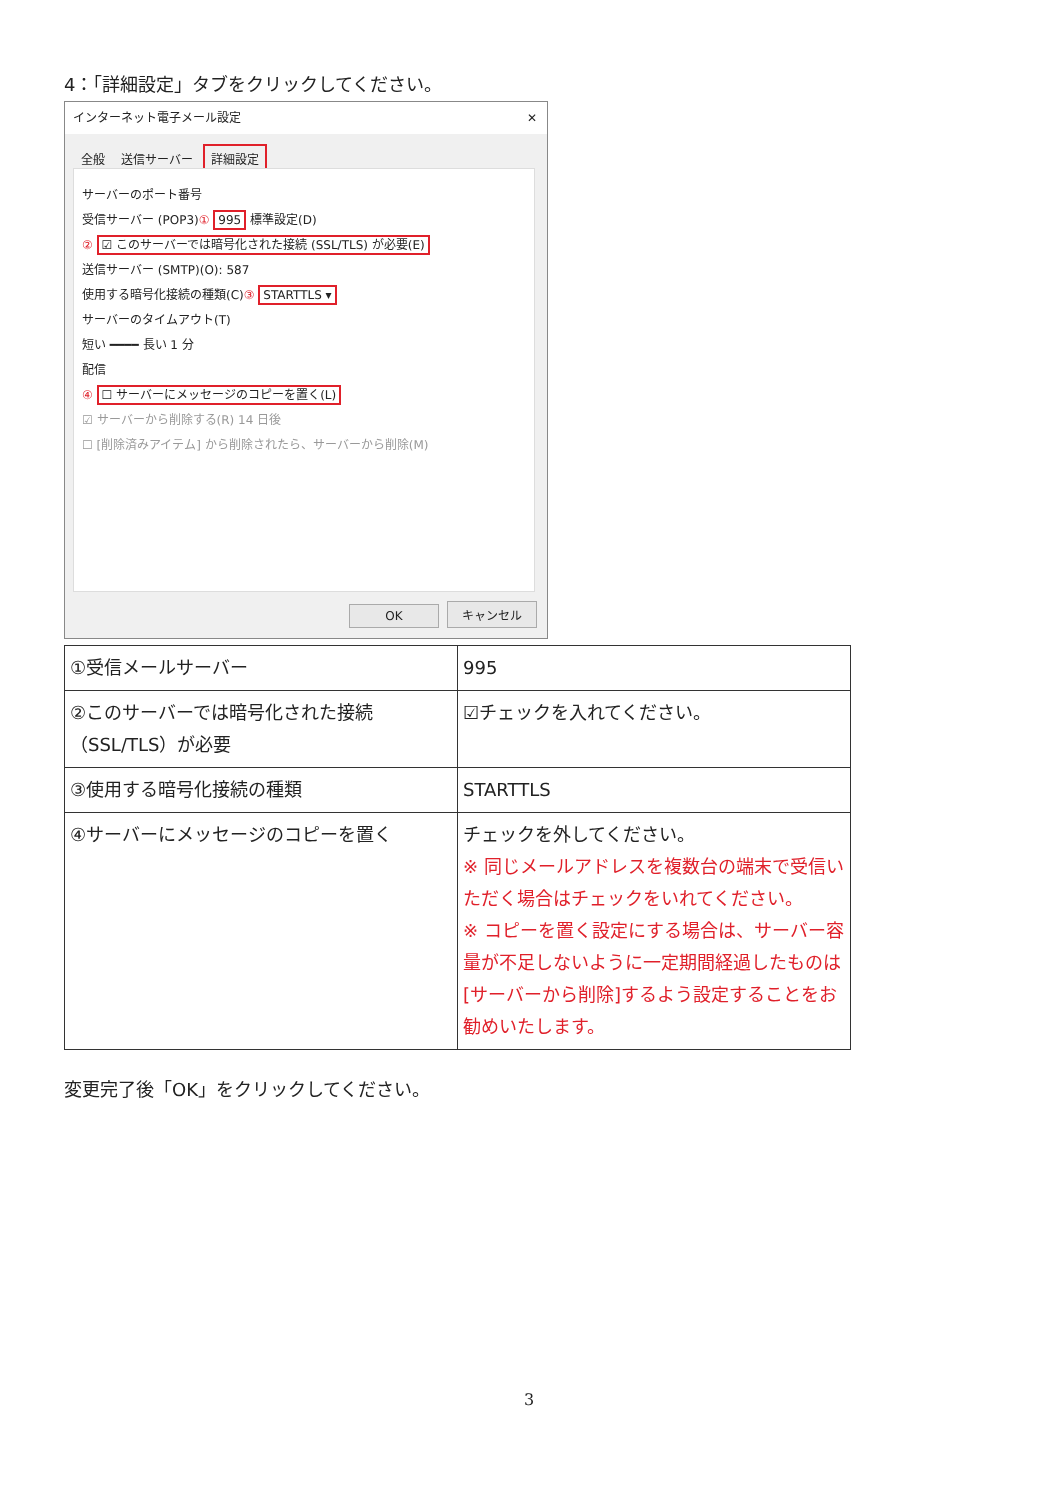4：「詳細設定」タブをクリックしてください。
インターネット電子メール設定 ✕
全般 送信サーバー 詳細設定
サーバーのポート番号
受信サーバー (POP3)① 995 標準設定(D)
② ☑ このサーバーでは暗号化された接続 (SSL/TLS) が必要(E)
送信サーバー (SMTP)(O): 587
使用する暗号化接続の種類(C)③ STARTTLS ▾
サーバーのタイムアウト(T)
短い ━━━━ 長い 1 分
配信
④ ☐ サーバーにメッセージのコピーを置く(L)
☑ サーバーから削除する(R) 14 日後
☐ [削除済みアイテム] から削除されたら、サーバーから削除(M)
OK キャンセル
| ①受信メールサーバー | 995 |
| ②このサーバーでは暗号化された接続（SSL/TLS）が必要 | ☑チェックを入れてください。 |
| ③使用する暗号化接続の種類 | STARTTLS |
| ④サーバーにメッセージのコピーを置く | チェックを外してください。 ※ 同じメールアドレスを複数台の端末で受信いただく場合はチェックをいれてください。 ※ コピーを置く設定にする場合は、サーバー容量が不足しないように一定期間経過したものは[サーバーから削除]するよう設定することをお勧めいたします。 |
変更完了後「OK」をクリックしてください。
3